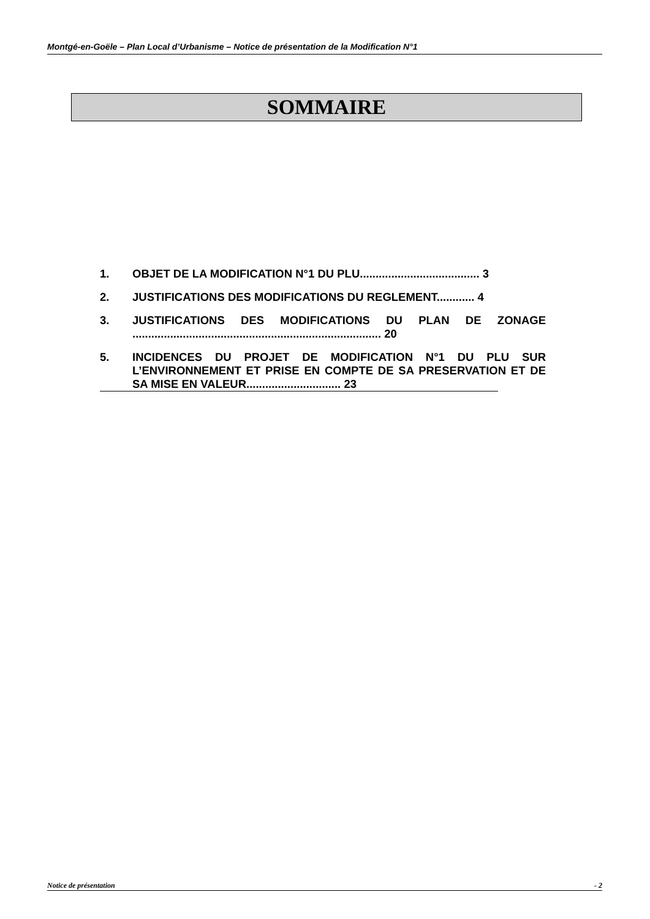Montgé-en-Goële – Plan Local d’Urbanisme – Notice de présentation de la Modification N°1
SOMMAIRE
1. OBJET DE LA MODIFICATION N°1 DU PLU...................................... 3
2. JUSTIFICATIONS DES MODIFICATIONS DU REGLEMENT............ 4
3. JUSTIFICATIONS DES MODIFICATIONS DU PLAN DE ZONAGE ............................................................................... 20
5. INCIDENCES DU PROJET DE MODIFICATION N°1 DU PLU SUR L’ENVIRONNEMENT ET PRISE EN COMPTE DE SA PRESERVATION ET DE SA MISE EN VALEUR.............................. 23
Notice de présentation - 2